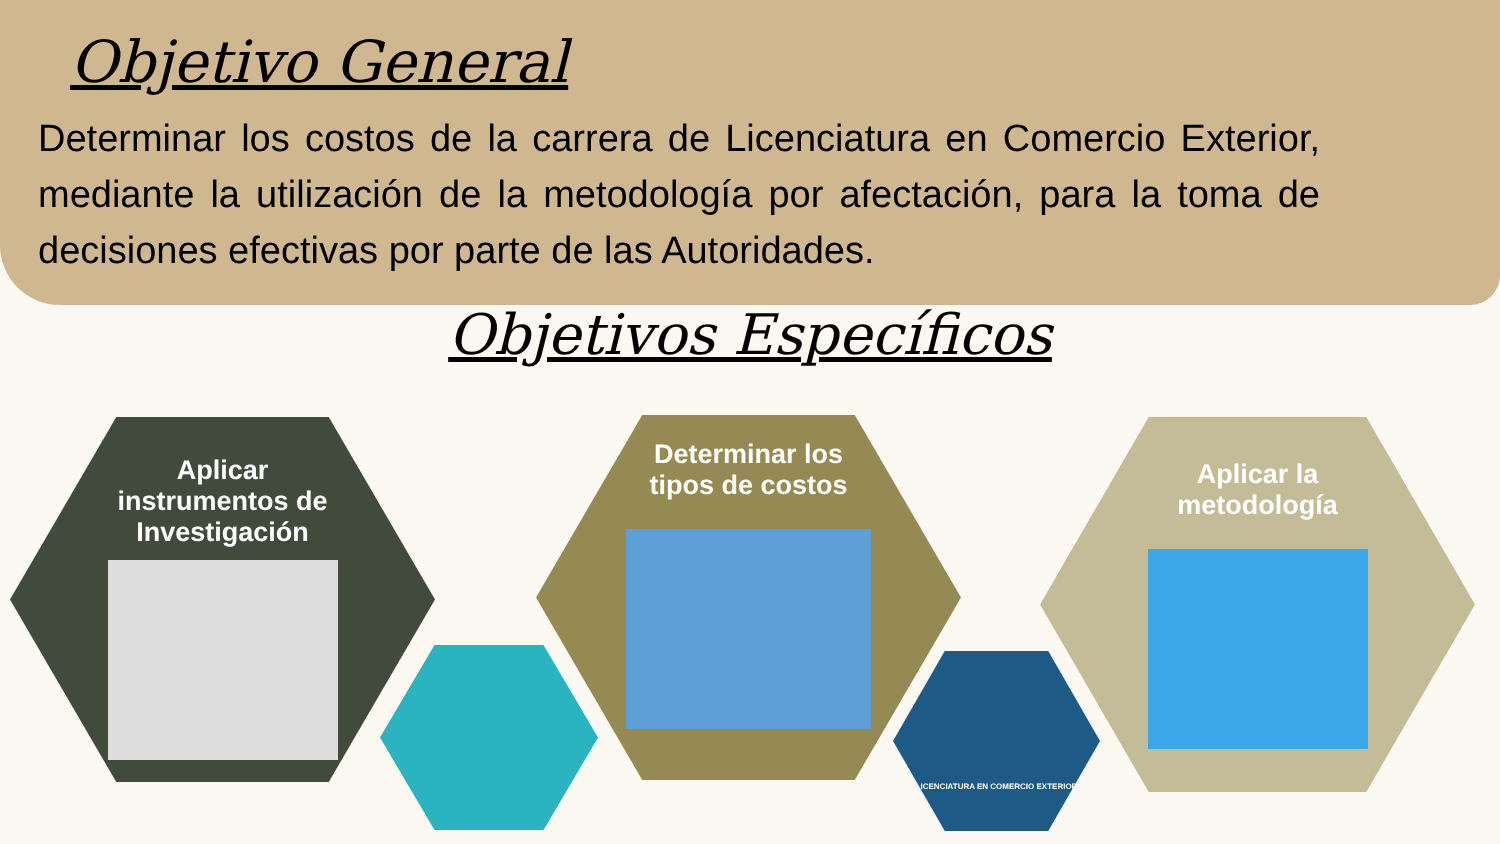Objetivo General
Determinar los costos de la carrera de Licenciatura en Comercio Exterior, mediante la utilización de la metodología por afectación, para la toma de decisiones efectivas por parte de las Autoridades.
Objetivos Específicos
Aplicar
instrumentos de
Investigación
Determinar los
tipos de costos
Aplicar la
metodología
LICENCIATURA EN COMERCIO EXTERIOR